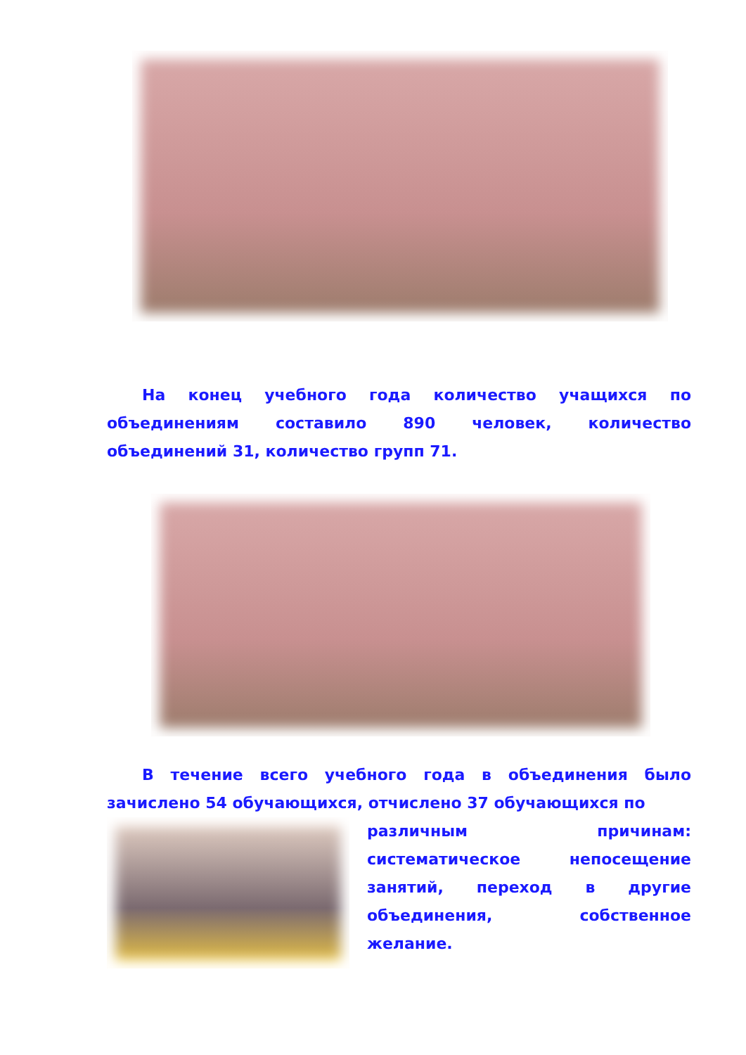На конец учебного года количество учащихся по объединениям составило 890 человек, количество объединений 31, количество групп 71.
В течение всего учебного года в объединения было зачислено 54 обучающихся, отчислено 37 обучающихся по
различным причинам: систематическое непосещение занятий, переход в другие объединения, собственное желание.